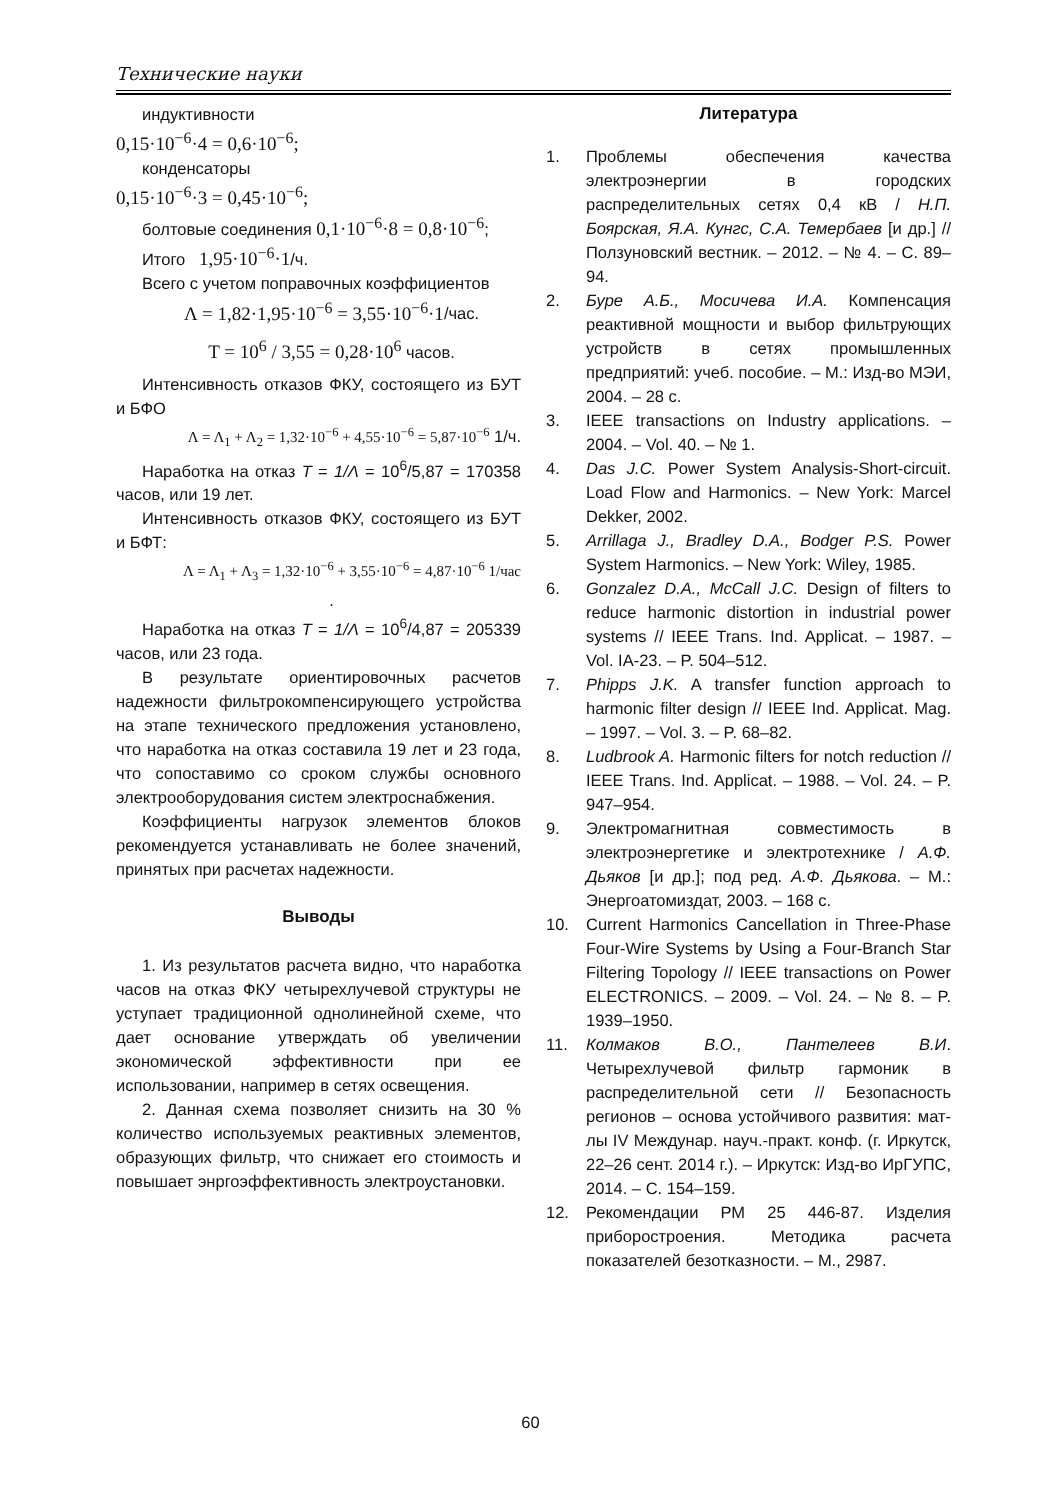Технические науки
индуктивности
0,15·10<sup>−6</sup>·4 = 0,6·10<sup>−6</sup>;
конденсаторы
0,15·10<sup>−6</sup>·3 = 0,45·10<sup>−6</sup>;
болтовые соединения 0,1·10<sup>−6</sup>·8 = 0,8·10<sup>−6</sup>;
Итого 1,95·10<sup>−6</sup>·1/ч.
Всего с учетом поправочных коэффициентов
Λ = 1,82·1,95·10<sup>−6</sup> = 3,55·10<sup>−6</sup>·1/час.
T = 10<sup>6</sup> / 3,55 = 0,28·10<sup>6</sup> часов.
Интенсивность отказов ФКУ, состоящего из БУТ и БФО
Λ = Λ<sub>1</sub> + Λ<sub>2</sub> = 1,32·10<sup>−6</sup> + 4,55·10<sup>−6</sup> = 5,87·10<sup>−6</sup> 1/ч.
Наработка на отказ T = 1/Λ = 10<sup>6</sup>/5,87 = 170358 часов, или 19 лет.
Интенсивность отказов ФКУ, состоящего из БУТ и БФТ:
Λ = Λ<sub>1</sub> + Λ<sub>3</sub> = 1,32·10<sup>−6</sup> + 3,55·10<sup>−6</sup> = 4,87·10<sup>−6</sup> 1/час
.
Наработка на отказ T = 1/Λ = 10<sup>6</sup>/4,87 = 205339 часов, или 23 года.
В результате ориентировочных расчетов надежности фильтрокомпенсирующего устройства на этапе технического предложения установлено, что наработка на отказ составила 19 лет и 23 года, что сопоставимо со сроком службы основного электрооборудования систем электроснабжения.
Коэффициенты нагрузок элементов блоков рекомендуется устанавливать не более значений, принятых при расчетах надежности.
Выводы
1. Из результатов расчета видно, что наработка часов на отказ ФКУ четырехлучевой структуры не уступает традиционной однолинейной схеме, что дает основание утверждать об увеличении экономической эффективности при ее использовании, например в сетях освещения.
2. Данная схема позволяет снизить на 30 % количество используемых реактивных элементов, образующих фильтр, что снижает его стоимость и повышает энргоэффективность электроустановки.
Литература
1. Проблемы обеспечения качества электроэнергии в городских распределительных сетях 0,4 кВ / Н.П. Боярская, Я.А. Кунгс, С.А. Темербаев [и др.] // Ползуновский вестник. – 2012. – № 4. – С. 89–94.
2. Буре А.Б., Мосичева И.А. Компенсация реактивной мощности и выбор фильтрующих устройств в сетях промышленных предприятий: учеб. пособие. – М.: Изд-во МЭИ, 2004. – 28 с.
3. IEEE transactions on Industry applications. – 2004. – Vol. 40. – № 1.
4. Das J.C. Power System Analysis-Short-circuit. Load Flow and Harmonics. – New York: Marcel Dekker, 2002.
5. Arrillaga J., Bradley D.A., Bodger P.S. Power System Harmonics. – New York: Wiley, 1985.
6. Gonzalez D.A., McCall J.C. Design of filters to reduce harmonic distortion in industrial power systems // IEEE Trans. Ind. Applicat. – 1987. – Vol. IA-23. – P. 504–512.
7. Phipps J.K. A transfer function approach to harmonic filter design // IEEE Ind. Applicat. Mag. – 1997. – Vol. 3. – P. 68–82.
8. Ludbrook A. Harmonic filters for notch reduction // IEEE Trans. Ind. Applicat. – 1988. – Vol. 24. – P. 947–954.
9. Электромагнитная совместимость в электроэнергетике и электротехнике / А.Ф. Дьяков [и др.]; под ред. А.Ф. Дьякова. – М.: Энергоатомиздат, 2003. – 168 с.
10. Current Harmonics Cancellation in Three-Phase Four-Wire Systems by Using a Four-Branch Star Filtering Topology // IEEE transactions on Power ELECTRONICS. – 2009. – Vol. 24. – № 8. – P. 1939–1950.
11. Колмаков В.О., Пантелеев В.И. Четырехлучевой фильтр гармоник в распределительной сети // Безопасность регионов – основа устойчивого развития: мат-лы IV Междунар. науч.-практ. конф. (г. Иркутск, 22–26 сент. 2014 г.). – Иркутск: Изд-во ИрГУПС, 2014. – С. 154–159.
12. Рекомендации РМ 25 446-87. Изделия приборостроения. Методика расчета показателей безотказности. – М., 2987.
60